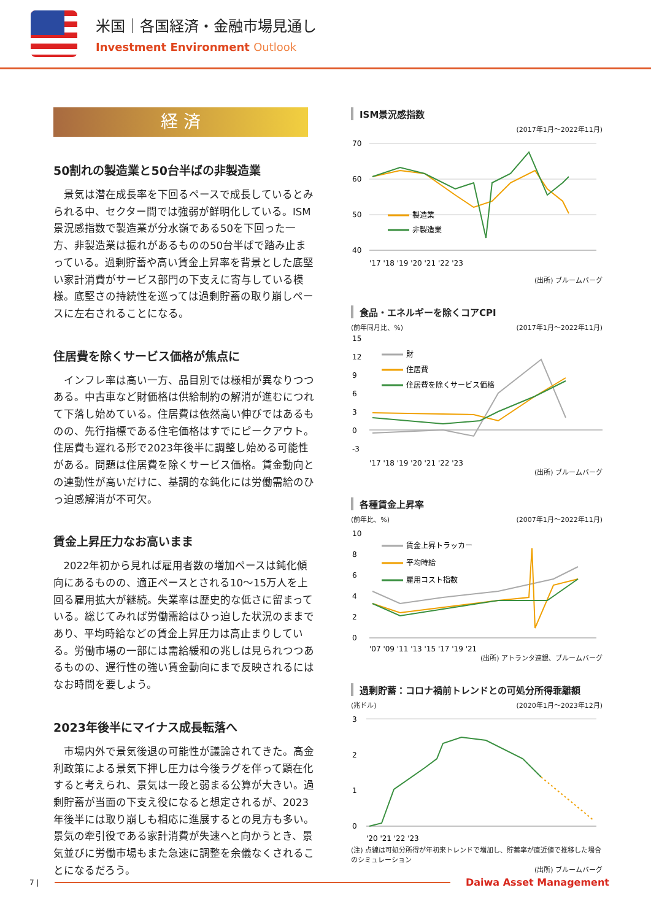米国｜各国経済・金融市場見通し
Investment Environment Outlook
経 済
50割れの製造業と50台半ばの非製造業
景気は潜在成長率を下回るペースで成長しているとみられる中、セクター間では強弱が鮮明化している。ISM景況感指数で製造業が分水嶺である50を下回った一方、非製造業は振れがあるものの50台半ばで踏み止まっている。過剰貯蓄や高い賃金上昇率を背景とした底堅い家計消費がサービス部門の下支えに寄与している模様。底堅さの持続性を巡っては過剰貯蓄の取り崩しペースに左右されることになる。
住居費を除くサービス価格が焦点に
インフレ率は高い一方、品目別では様相が異なりつつある。中古車など財価格は供給制約の解消が進むにつれて下落し始めている。住居費は依然高い伸びではあるものの、先行指標である住宅価格はすでにピークアウト。住居費も遅れる形で2023年後半に調整し始める可能性がある。問題は住居費を除くサービス価格。賃金動向との連動性が高いだけに、基調的な鈍化には労働需給のひっ迫感解消が不可欠。
賃金上昇圧力なお高いまま
2022年初から見れば雇用者数の増加ペースは鈍化傾向にあるものの、適正ペースとされる10～15万人を上回る雇用拡大が継続。失業率は歴史的な低さに留まっている。総じてみれば労働需給はひっ迫した状況のままであり、平均時給などの賃金上昇圧力は高止まりしている。労働市場の一部には需給緩和の兆しは見られつつあるものの、遅行性の強い賃金動向にまで反映されるにはなお時間を要しよう。
2023年後半にマイナス成長転落へ
市場内外で景気後退の可能性が議論されてきた。高金利政策による景気下押し圧力は今後ラグを伴って顕在化すると考えられ、景気は一段と弱まる公算が大きい。過剰貯蓄が当面の下支え役になると想定されるが、2023年後半には取り崩しも相応に進展するとの見方も多い。景気の牽引役である家計消費が失速へと向かうとき、景気並びに労働市場もまた急速に調整を余儀なくされることになるだろう。
ISM景況感指数
(2017年1月～2022年11月)
70
60
50
40
製造業
非製造業
'17 '18 '19 '20 '21 '22 '23
(出所) ブルームバーグ
食品・エネルギーを除くコアCPI
(前年同月比、%) (2017年1月～2022年11月)
15
12
9
6
3
0
-3
財
住居費
住居費を除くサービス価格
'17 '18 '19 '20 '21 '22 '23
(出所) ブルームバーグ
各種賃金上昇率
(前年比、%) (2007年1月～2022年11月)
10
8
6
4
2
0
賃金上昇トラッカー
平均時給
雇用コスト指数
'07 '09 '11 '13 '15 '17 '19 '21
(出所) アトランタ連銀、ブルームバーグ
過剰貯蓄：コロナ禍前トレンドとの可処分所得乖離額
(兆ドル) (2020年1月～2023年12月)
3
2
1
0
'20 '21 '22 '23
(注) 点線は可処分所得が年初来トレンドで増加し、貯蓄率が直近値で推移した場合のシミュレーション
(出所) ブルームバーグ
7 | Daiwa Asset Management